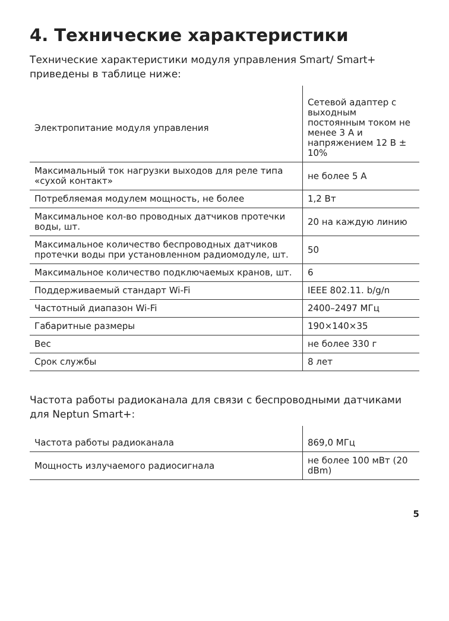4. Технические характеристики
Технические характеристики модуля управления Smart/ Smart+ приведены в таблице ниже:
| Электропитание модуля управления | Сетевой адаптер с выходным постоянным током не менее 3 А и напряжением 12 В ± 10% |
| Максимальный ток нагрузки выходов для реле типа «сухой контакт» | не более 5 А |
| Потребляемая модулем мощность, не более | 1,2 Вт |
| Максимальное кол-во проводных датчиков протечки воды, шт. | 20 на каждую линию |
| Максимальное количество беспроводных датчиков протечки воды при установленном радиомодуле, шт. | 50 |
| Максимальное количество подключаемых кранов, шт. | 6 |
| Поддерживаемый стандарт Wi-Fi | IEEE 802.11. b/g/n |
| Частотный диапазон Wi-Fi | 2400–2497 МГц |
| Габаритные размеры | 190×140×35 |
| Вес | не более 330 г |
| Срок службы | 8 лет |
Частота работы радиоканала для связи с беспроводными датчиками для Neptun Smart+:
| Частота работы радиоканала | 869,0 МГц |
| Мощность излучаемого радиосигнала | не более 100 мВт (20 dBm) |
5